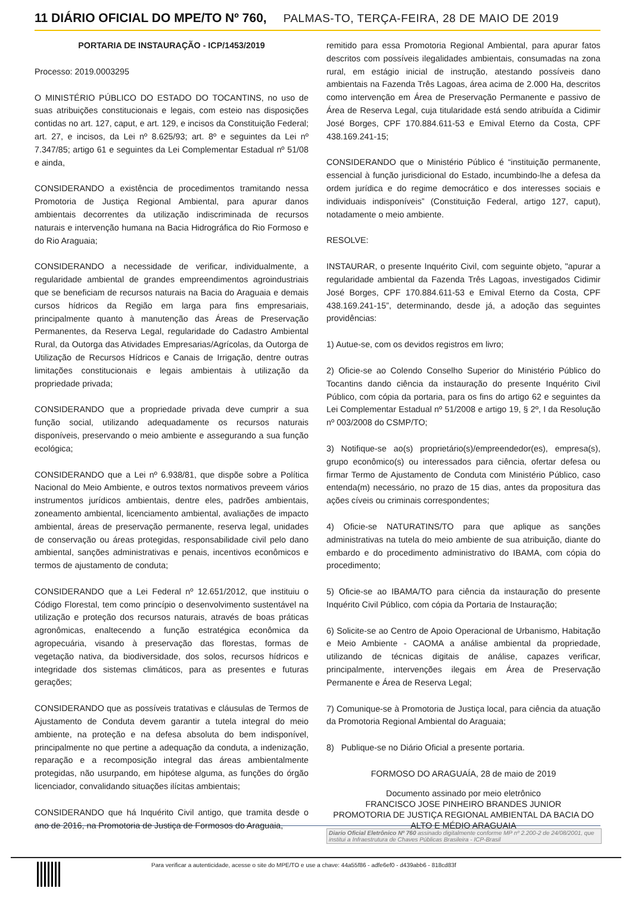11 DIÁRIO OFICIAL DO MPE/TO Nº 760, PALMAS-TO, TERÇA-FEIRA, 28 DE MAIO DE 2019
PORTARIA DE INSTAURAÇÃO - ICP/1453/2019
Processo: 2019.0003295
O MINISTÉRIO PÚBLICO DO ESTADO DO TOCANTINS, no uso de suas atribuições constitucionais e legais, com esteio nas disposições contidas no art. 127, caput, e art. 129, e incisos da Constituição Federal; art. 27, e incisos, da Lei nº 8.625/93; art. 8º e seguintes da Lei nº 7.347/85; artigo 61 e seguintes da Lei Complementar Estadual nº 51/08 e ainda,
CONSIDERANDO a existência de procedimentos tramitando nessa Promotoria de Justiça Regional Ambiental, para apurar danos ambientais decorrentes da utilização indiscriminada de recursos naturais e intervenção humana na Bacia Hidrográfica do Rio Formoso e do Rio Araguaia;
CONSIDERANDO a necessidade de verificar, individualmente, a regularidade ambiental de grandes empreendimentos agroindustriais que se beneficiam de recursos naturais na Bacia do Araguaia e demais cursos hídricos da Região em larga para fins empresariais, principalmente quanto à manutenção das Áreas de Preservação Permanentes, da Reserva Legal, regularidade do Cadastro Ambiental Rural, da Outorga das Atividades Empresarias/Agrícolas, da Outorga de Utilização de Recursos Hídricos e Canais de Irrigação, dentre outras limitações constitucionais e legais ambientais à utilização da propriedade privada;
CONSIDERANDO que a propriedade privada deve cumprir a sua função social, utilizando adequadamente os recursos naturais disponíveis, preservando o meio ambiente e assegurando a sua função ecológica;
CONSIDERANDO que a Lei nº 6.938/81, que dispõe sobre a Política Nacional do Meio Ambiente, e outros textos normativos preveem vários instrumentos jurídicos ambientais, dentre eles, padrões ambientais, zoneamento ambiental, licenciamento ambiental, avaliações de impacto ambiental, áreas de preservação permanente, reserva legal, unidades de conservação ou áreas protegidas, responsabilidade civil pelo dano ambiental, sanções administrativas e penais, incentivos econômicos e termos de ajustamento de conduta;
CONSIDERANDO que a Lei Federal nº 12.651/2012, que instituiu o Código Florestal, tem como princípio o desenvolvimento sustentável na utilização e proteção dos recursos naturais, através de boas práticas agronômicas, enaltecendo a função estratégica econômica da agropecuária, visando à preservação das florestas, formas de vegetação nativa, da biodiversidade, dos solos, recursos hídricos e integridade dos sistemas climáticos, para as presentes e futuras gerações;
CONSIDERANDO que as possíveis tratativas e cláusulas de Termos de Ajustamento de Conduta devem garantir a tutela integral do meio ambiente, na proteção e na defesa absoluta do bem indisponível, principalmente no que pertine a adequação da conduta, a indenização, reparação e a recomposição integral das áreas ambientalmente protegidas, não usurpando, em hipótese alguma, as funções do órgão licenciador, convalidando situações ilícitas ambientais;
CONSIDERANDO que há Inquérito Civil antigo, que tramita desde o ano de 2016, na Promotoria de Justiça de Formosos do Araguaia,
remitido para essa Promotoria Regional Ambiental, para apurar fatos descritos com possíveis ilegalidades ambientais, consumadas na zona rural, em estágio inicial de instrução, atestando possíveis dano ambientais na Fazenda Três Lagoas, área acima de 2.000 Ha, descritos como intervenção em Área de Preservação Permanente e passivo de Área de Reserva Legal, cuja titularidade está sendo atribuída a Cidimir José Borges, CPF 170.884.611-53 e Emival Eterno da Costa, CPF 438.169.241-15;
CONSIDERANDO que o Ministério Público é “instituição permanente, essencial à função jurisdicional do Estado, incumbindo-lhe a defesa da ordem jurídica e do regime democrático e dos interesses sociais e individuais indisponíveis” (Constituição Federal, artigo 127, caput), notadamente o meio ambiente.
RESOLVE:
INSTAURAR, o presente Inquérito Civil, com seguinte objeto, "apurar a regularidade ambiental da Fazenda Três Lagoas, investigados Cidimir José Borges, CPF 170.884.611-53 e Emival Eterno da Costa, CPF 438.169.241-15”, determinando, desde já, a adoção das seguintes providências:
1) Autue-se, com os devidos registros em livro;
2) Oficie-se ao Colendo Conselho Superior do Ministério Público do Tocantins dando ciência da instauração do presente Inquérito Civil Público, com cópia da portaria, para os fins do artigo 62 e seguintes da Lei Complementar Estadual nº 51/2008 e artigo 19, § 2º, I da Resolução nº 003/2008 do CSMP/TO;
3) Notifique-se ao(s) proprietário(s)/empreendedor(es), empresa(s), grupo econômico(s) ou interessados para ciência, ofertar defesa ou firmar Termo de Ajustamento de Conduta com Ministério Público, caso entenda(m) necessário, no prazo de 15 dias, antes da propositura das ações cíveis ou criminais correspondentes;
4) Oficie-se NATURATINS/TO para que aplique as sanções administrativas na tutela do meio ambiente de sua atribuição, diante do embardo e do procedimento administrativo do IBAMA, com cópia do procedimento;
5) Oficie-se ao IBAMA/TO para ciência da instauração do presente Inquérito Civil Público, com cópia da Portaria de Instauração;
6) Solicite-se ao Centro de Apoio Operacional de Urbanismo, Habitação e Meio Ambiente - CAOMA a análise ambiental da propriedade, utilizando de técnicas digitais de análise, capazes verificar, principalmente, intervenções ilegais em Área de Preservação Permanente e Área de Reserva Legal;
7) Comunique-se à Promotoria de Justiça local, para ciência da atuação da Promotoria Regional Ambiental do Araguaia;
8) Publique-se no Diário Oficial a presente portaria.
FORMOSO DO ARAGUAÍA, 28 de maio de 2019
Documento assinado por meio eletrônico
FRANCISCO JOSE PINHEIRO BRANDES JUNIOR
PROMOTORIA DE JUSTIÇA REGIONAL AMBIENTAL DA BACIA DO ALTO E MÉDIO ARAGUAIA
Diario Oficial Eletrônico Nº 760 assinado digitalmente conforme MP nº 2.200-2 de 24/08/2001, que institui a Infraestrutura de Chaves Públicas Brasileira - ICP-Brasil
Para verificar a autenticidade, acesse o site do MPE/TO e use a chave: 44a55f86 - adfe6ef0 - d439abb6 - 818cd83f